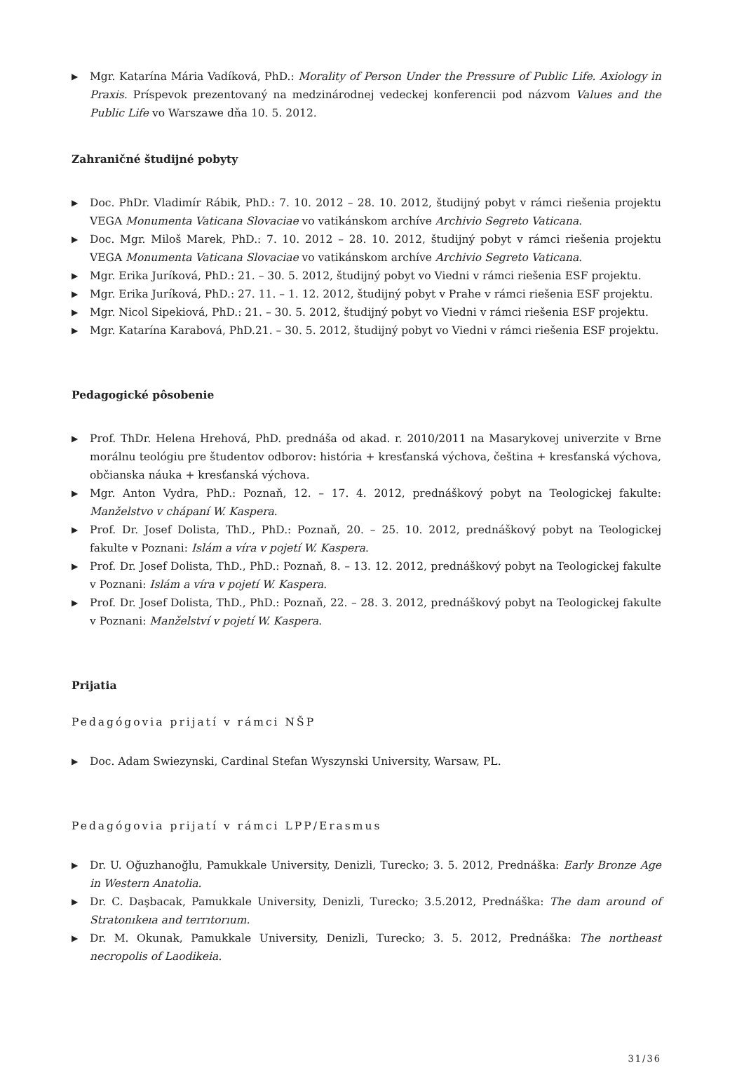▶ Mgr. Katarína Mária Vadíková, PhD.: Morality of Person Under the Pressure of Public Life. Axiology in Praxis. Príspevok prezentovaný na medzinárodnej vedeckej konferencii pod názvom Values and the Public Life vo Warszawe dňa 10. 5. 2012.
Zahraničné študijné pobyty
▶ Doc. PhDr. Vladimír Rábik, PhD.: 7. 10. 2012 – 28. 10. 2012, študijný pobyt v rámci riešenia projektu VEGA Monumenta Vaticana Slovaciae vo vatikánskom archíve Archivio Segreto Vaticana.
▶ Doc. Mgr. Miloš Marek, PhD.: 7. 10. 2012 – 28. 10. 2012, študijný pobyt v rámci riešenia projektu VEGA Monumenta Vaticana Slovaciae vo vatikánskom archíve Archivio Segreto Vaticana.
▶ Mgr. Erika Juríková, PhD.: 21. – 30. 5. 2012, študijný pobyt vo Viedni v rámci riešenia ESF projektu.
▶ Mgr. Erika Juríková, PhD.: 27. 11. – 1. 12. 2012, študijný pobyt v Prahe v rámci riešenia ESF projektu.
▶ Mgr. Nicol Sipekiová, PhD.: 21. – 30. 5. 2012, študijný pobyt vo Viedni v rámci riešenia ESF projektu.
▶ Mgr. Katarína Karabová, PhD.21. – 30. 5. 2012, študijný pobyt vo Viedni v rámci riešenia ESF projektu.
Pedagogické pôsobenie
▶ Prof. ThDr. Helena Hrehová, PhD. prednáša od akad. r. 2010/2011 na Masarykovej univerzite v Brne morálnu teológiu pre študentov odborov: história + kresťanská výchova, čeština + kresťanská výchova, občianska náuka + kresťanská výchova.
▶ Mgr. Anton Vydra, PhD.: Poznaň, 12. – 17. 4. 2012, prednáškový pobyt na Teologickej fakulte: Manželstvo v chápaní W. Kaspera.
▶ Prof. Dr. Josef Dolista, ThD., PhD.: Poznaň, 20. – 25. 10. 2012, prednáškový pobyt na Teologickej fakulte v Poznani: Islám a víra v pojetí W. Kaspera.
▶ Prof. Dr. Josef Dolista, ThD., PhD.: Poznaň, 8. – 13. 12. 2012, prednáškový pobyt na Teologickej fakulte v Poznani: Islám a víra v pojetí W. Kaspera.
▶ Prof. Dr. Josef Dolista, ThD., PhD.: Poznaň, 22. – 28. 3. 2012, prednáškový pobyt na Teologickej fakulte v Poznani: Manželství v pojetí W. Kaspera.
Prijatia
Pedagógovia prijatí v rámci NŠP
▶ Doc. Adam Swiezynski, Cardinal Stefan Wyszynski University, Warsaw, PL.
Pedagógovia prijatí v rámci LPP/Erasmus
▶ Dr. U. Oğuzhanoğlu, Pamukkale University, Denizli, Turecko; 3. 5. 2012, Prednáška: Early Bronze Age in Western Anatolia.
▶ Dr. C. Daşbacak, Pamukkale University, Denizli, Turecko; 3.5.2012, Prednáška: The dam around of Stratonıkeıa and terrıtorıum.
▶ Dr. M. Okunak, Pamukkale University, Denizli, Turecko; 3. 5. 2012, Prednáška: The northeast necropolis of Laodikeia.
31/36